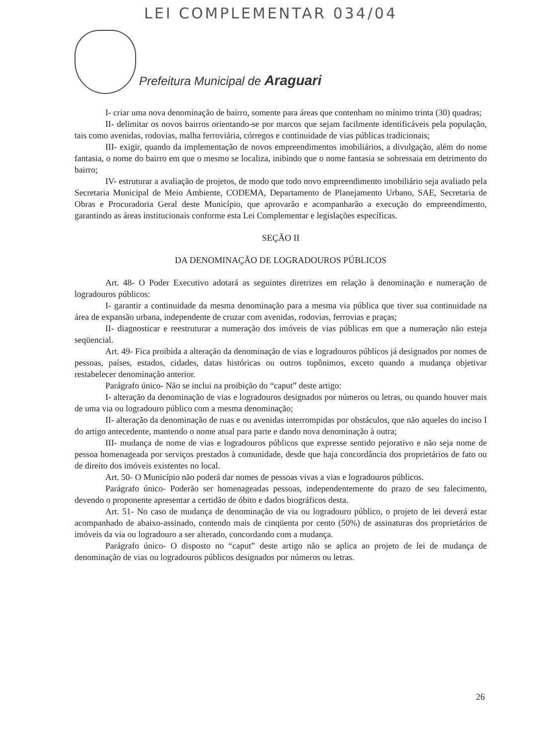LEI COMPLEMENTAR 034/04
Prefeitura Municipal de Araguari
I- criar uma nova denominação de bairro, somente para áreas que contenham no mínimo trinta (30) quadras;
II- delimitar os novos bairros orientando-se por marcos que sejam facilmente identificáveis pela população, tais como avenidas, rodovias, malha ferroviária, córregos e continuidade de vias públicas tradicionais;
III- exigir, quando da implementação de novos empreendimentos imobiliários, a divulgação, além do nome fantasia, o nome do bairro em que o mesmo se localiza, inibindo que o nome fantasia se sobressaia em detrimento do bairro;
IV- estruturar a avaliação de projetos, de modo que todo novo empreendimento imobiliário seja avaliado pela Secretaria Municipal de Meio Ambiente, CODEMA, Departamento de Planejamento Urbano, SAE, Secretaria de Obras e Procuradoria Geral deste Município, que aprovarão e acompanharão a execução do empreendimento, garantindo as áreas institucionais conforme esta Lei Complementar e legislações específicas.
SEÇÃO II
DA DENOMINAÇÃO DE LOGRADOUROS PÚBLICOS
Art. 48- O Poder Executivo adotará as seguintes diretrizes em relação à denominação e numeração de logradouros públicos:
I- garantir a continuidade da mesma denominação para a mesma via pública que tiver sua continuidade na área de expansão urbana, independente de cruzar com avenidas, rodovias, ferrovias e praças;
II- diagnosticar e reestruturar a numeração dos imóveis de vias públicas em que a numeração não esteja seqüencial.
Art. 49- Fica proibida a alteração da denominação de vias e logradouros públicos já designados por nomes de pessoas, países, estados, cidades, datas históricas ou outros topônimos, exceto quando a mudança objetivar restabelecer denominação anterior.
Parágrafo único- Não se inclui na proibição do “caput” deste artigo:
I- alteração da denominação de vias e logradouros designados por números ou letras, ou quando houver mais de uma via ou logradouro público com a mesma denominação;
II- alteração da denominação de ruas e ou avenidas interrompidas por obstáculos, que não aqueles do inciso I do artigo antecedente, mantendo o nome atual para parte e dando nova denominação à outra;
III- mudança de nome de vias e logradouros públicos que expresse sentido pejorativo e não seja nome de pessoa homenageada por serviços prestados à comunidade, desde que haja concordância dos proprietários de fato ou de direito dos imóveis existentes no local.
Art. 50- O Município não poderá dar nomes de pessoas vivas a vias e logradouros públicos.
Parágrafo único- Poderão ser homenageadas pessoas, independentemente do prazo de seu falecimento, devendo o proponente apresentar a certidão de óbito e dados biográficos desta.
Art. 51- No caso de mudança de denominação de via ou logradouro público, o projeto de lei deverá estar acompanhado de abaixo-assinado, contendo mais de cinqüenta por cento (50%) de assinaturas dos proprietários de imóveis da via ou logradouro a ser alterado, concordando com a mudança.
Parágrafo único- O disposto no “caput” deste artigo não se aplica ao projeto de lei de mudança de denominação de vias ou logradouros públicos designados por números ou letras.
26